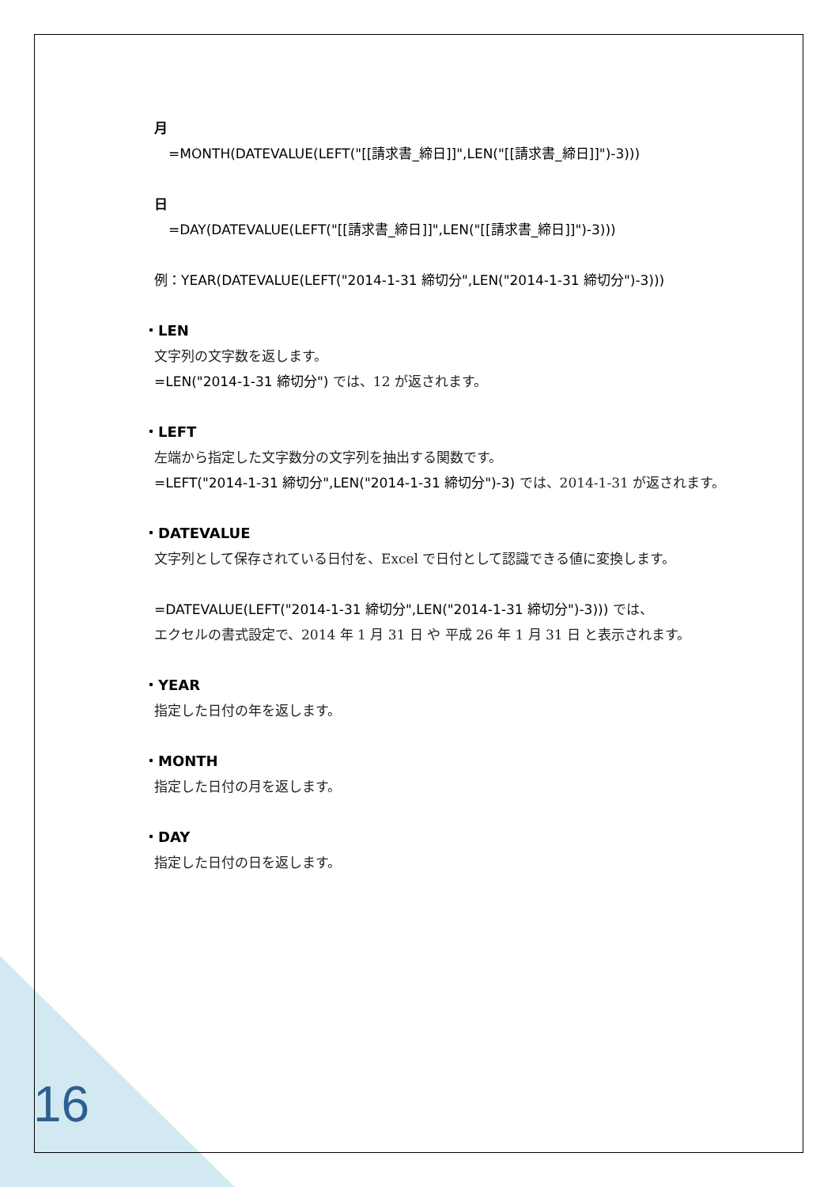月
=MONTH(DATEVALUE(LEFT("[[請求書_締日]]",LEN("[[請求書_締日]]")-3)))
日
=DAY(DATEVALUE(LEFT("[[請求書_締日]]",LEN("[[請求書_締日]]")-3)))
例：YEAR(DATEVALUE(LEFT("2014-1-31 締切分",LEN("2014-1-31 締切分")-3)))
・LEN
文字列の文字数を返します。
=LEN("2014-1-31 締切分") では、12 が返されます。
・LEFT
左端から指定した文字数分の文字列を抽出する関数です。
=LEFT("2014-1-31 締切分",LEN("2014-1-31 締切分")-3) では、2014-1-31 が返されます。
・DATEVALUE
文字列として保存されている日付を、Excel で日付として認識できる値に変換します。
=DATEVALUE(LEFT("2014-1-31 締切分",LEN("2014-1-31 締切分")-3))) では、
エクセルの書式設定で、2014 年 1 月 31 日 や 平成 26 年 1 月 31 日 と表示されます。
・YEAR
指定した日付の年を返します。
・MONTH
指定した日付の月を返します。
・DAY
指定した日付の日を返します。
16